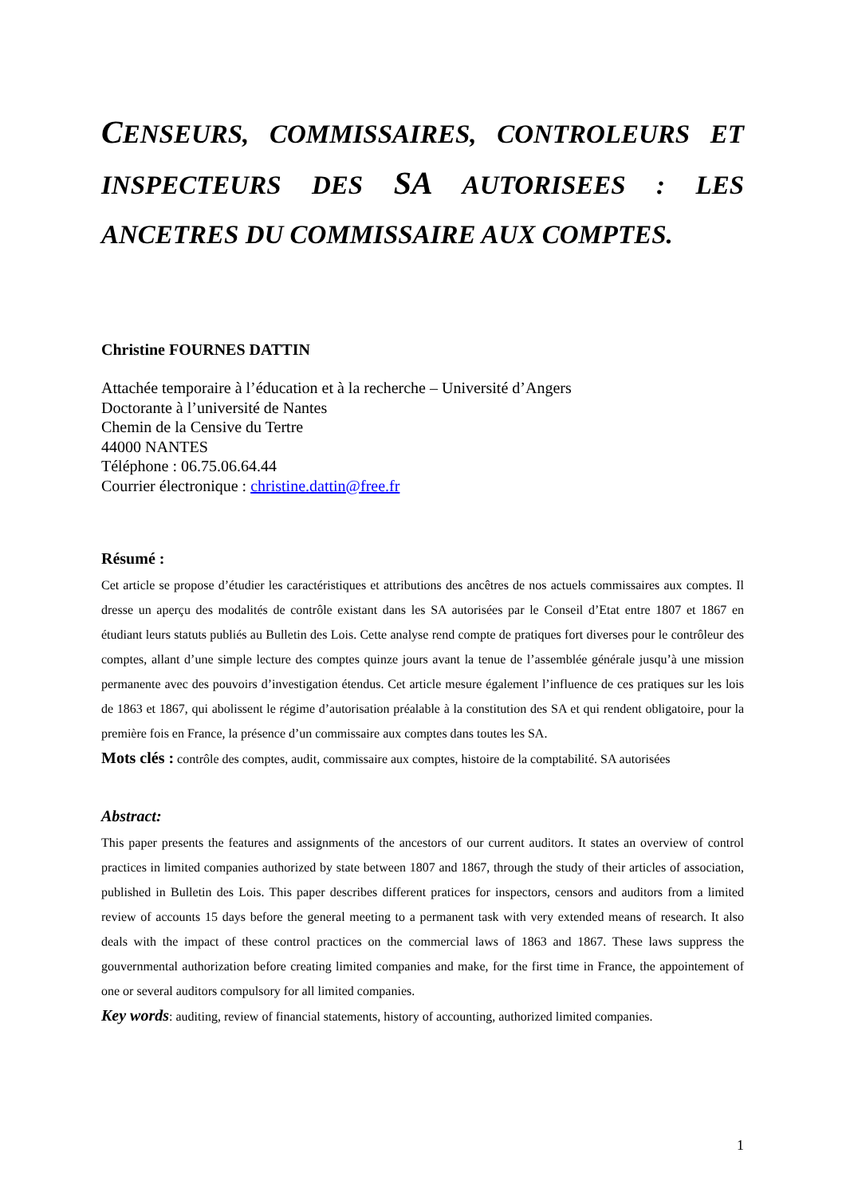CENSEURS, COMMISSAIRES, CONTROLEURS ET INSPECTEURS DES SA AUTORISEES : LES ANCETRES DU COMMISSAIRE AUX COMPTES.
Christine FOURNES DATTIN
Attachée temporaire à l’éducation et à la recherche – Université d’Angers
Doctorante à l’université de Nantes
Chemin de la Censive du Tertre
44000 NANTES
Téléphone : 06.75.06.64.44
Courrier électronique : christine.dattin@free.fr
Résumé :
Cet article se propose d’étudier les caractéristiques et attributions des ancêtres de nos actuels commissaires aux comptes. Il dresse un aperçu des modalités de contrôle existant dans les SA autorisées par le Conseil d’Etat entre 1807 et 1867 en étudiant leurs statuts publiés au Bulletin des Lois. Cette analyse rend compte de pratiques fort diverses pour le contrôleur des comptes, allant d’une simple lecture des comptes quinze jours avant la tenue de l’assemblée générale jusqu’à une mission permanente avec des pouvoirs d’investigation étendus. Cet article mesure également l’influence de ces pratiques sur les lois de 1863 et 1867, qui abolissent le régime d’autorisation préalable à la constitution des SA et qui rendent obligatoire, pour la première fois en France, la présence d’un commissaire aux comptes dans toutes les SA.
Mots clés : contrôle des comptes, audit, commissaire aux comptes, histoire de la comptabilité. SA autorisées
Abstract:
This paper presents the features and assignments of the ancestors of our current auditors. It states an overview of control practices in limited companies authorized by state between 1807 and 1867, through the study of their articles of association, published in Bulletin des Lois. This paper describes different pratices for inspectors, censors and auditors from a limited review of accounts 15 days before the general meeting to a permanent task with very extended means of research. It also deals with the impact of these control practices on the commercial laws of 1863 and 1867. These laws suppress the gouvernmental authorization before creating limited companies and make, for the first time in France, the appointement of one or several auditors compulsory for all limited companies.
Key words: auditing, review of financial statements, history of accounting, authorized limited companies.
1